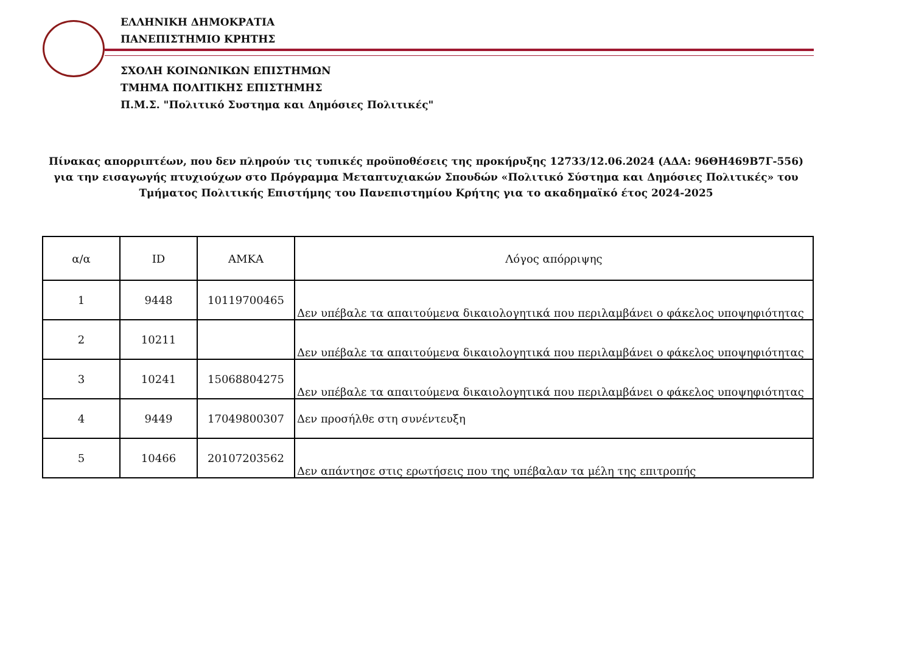ΕΛΛΗΝΙΚΗ ΔΗΜΟΚΡΑΤΙΑ
ΠΑΝΕΠΙΣΤΗΜΙΟ ΚΡΗΤΗΣ
ΣΧΟΛΗ ΚΟΙΝΩΝΙΚΩΝ ΕΠΙΣΤΗΜΩΝ
ΤΜΗΜΑ ΠΟΛΙΤΙΚΗΣ ΕΠΙΣΤΗΜΗΣ
Π.Μ.Σ. "Πολιτικό Συστημα και Δημόσιες Πολιτικές"
Πίνακας απορριπτέων, που δεν πληρούν τις τυπικές προϋποθέσεις της προκήρυξης 12733/12.06.2024 (ΑΔΑ: 96ΘΗ469Β7Γ-556) για την εισαγωγής πτυχιούχων στο Πρόγραμμα Μεταπτυχιακών Σπουδών «Πολιτικό Σύστημα και Δημόσιες Πολιτικές» του Τμήματος Πολιτικής Επιστήμης του Πανεπιστημίου Κρήτης για το ακαδημαϊκό έτος 2024-2025
| α/α | ID | ΑΜΚΑ | Λόγος απόρριψης |
| --- | --- | --- | --- |
| 1 | 9448 | 10119700465 | Δεν υπέβαλε τα απαιτούμενα δικαιολογητικά που περιλαμβάνει ο φάκελος υποψηφιότητας |
| 2 | 10211 | | Δεν υπέβαλε τα απαιτούμενα δικαιολογητικά που περιλαμβάνει ο φάκελος υποψηφιότητας |
| 3 | 10241 | 15068804275 | Δεν υπέβαλε τα απαιτούμενα δικαιολογητικά που περιλαμβάνει ο φάκελος υποψηφιότητας |
| 4 | 9449 | 17049800307 | Δεν προσήλθε στη συνέντευξη |
| 5 | 10466 | 20107203562 | Δεν απάντησε στις ερωτήσεις που της υπέβαλαν τα μέλη της επιτροπής |